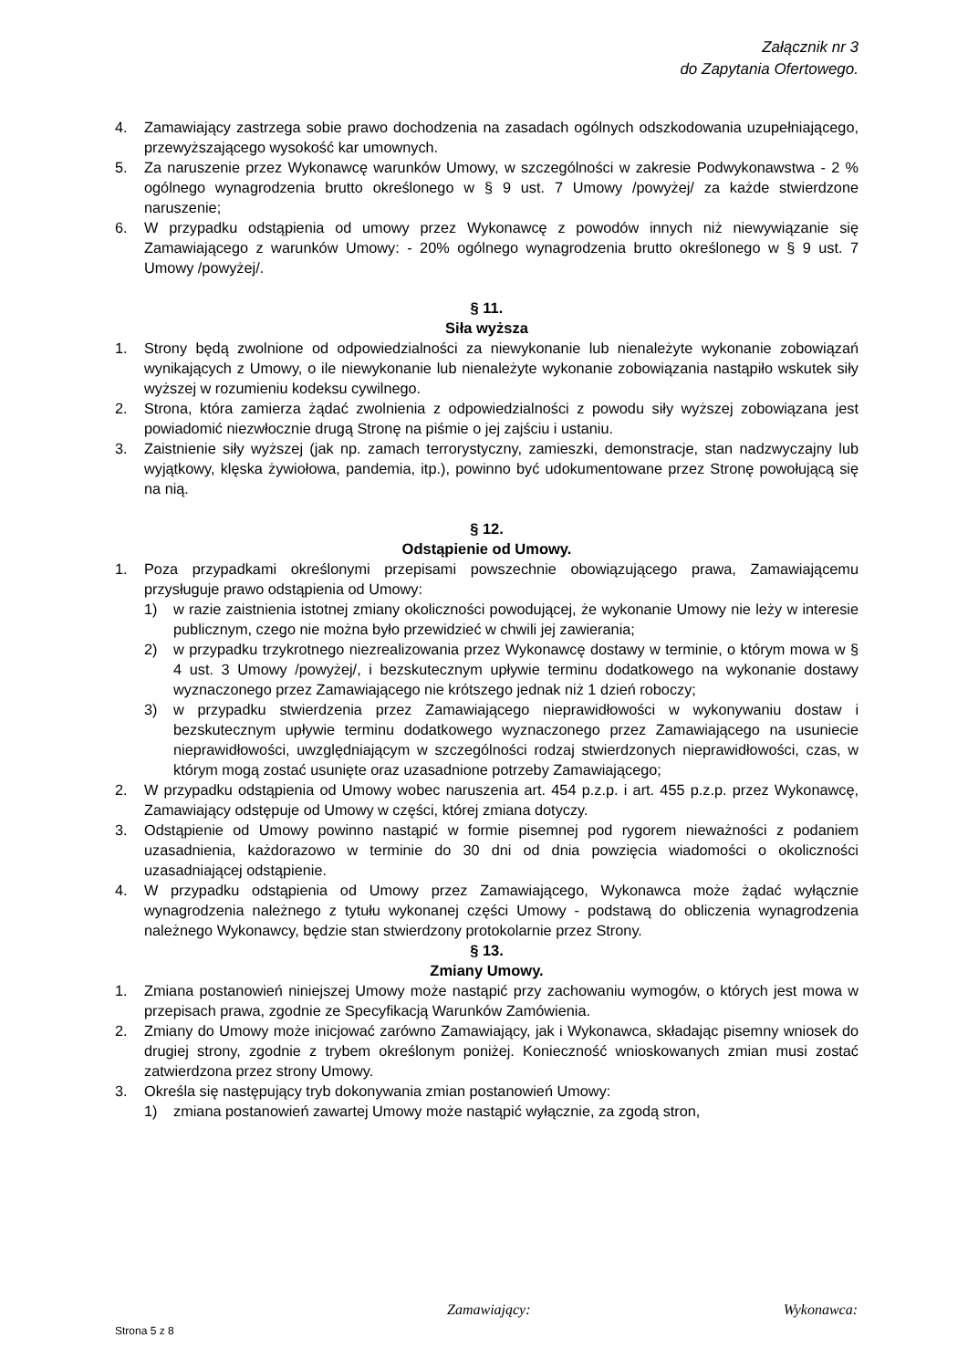Załącznik nr 3
do Zapytania Ofertowego.
4. Zamawiający zastrzega sobie prawo dochodzenia na zasadach ogólnych odszkodowania uzupełniającego, przewyższającego wysokość kar umownych.
5. Za naruszenie przez Wykonawcę warunków Umowy, w szczególności w zakresie Podwykonawstwa - 2 % ogólnego wynagrodzenia brutto określonego w § 9 ust. 7 Umowy /powyżej/ za każde stwierdzone naruszenie;
6. W przypadku odstąpienia od umowy przez Wykonawcę z powodów innych niż niewywiązanie się Zamawiającego z warunków Umowy: - 20% ogólnego wynagrodzenia brutto określonego w § 9 ust. 7 Umowy /powyżej/.
§ 11.
Siła wyższa
1. Strony będą zwolnione od odpowiedzialności za niewykonanie lub nienależyte wykonanie zobowiązań wynikających z Umowy, o ile niewykonanie lub nienależyte wykonanie zobowiązania nastąpiło wskutek siły wyższej w rozumieniu kodeksu cywilnego.
2. Strona, która zamierza żądać zwolnienia z odpowiedzialności z powodu siły wyższej zobowiązana jest powiadomić niezwłocznie drugą Stronę na piśmie o jej zajściu i ustaniu.
3. Zaistnienie siły wyższej (jak np. zamach terrorystyczny, zamieszki, demonstracje, stan nadzwyczajny lub wyjątkowy, klęska żywiołowa, pandemia, itp.), powinno być udokumentowane przez Stronę powołującą się na nią.
§ 12.
Odstąpienie od Umowy.
1. Poza przypadkami określonymi przepisami powszechnie obowiązującego prawa, Zamawiającemu przysługuje prawo odstąpienia od Umowy:
1) w razie zaistnienia istotnej zmiany okoliczności powodującej, że wykonanie Umowy nie leży w interesie publicznym, czego nie można było przewidzieć w chwili jej zawierania;
2) w przypadku trzykrotnego niezrealizowania przez Wykonawcę dostawy w terminie, o którym mowa w § 4 ust. 3 Umowy /powyżej/, i bezskutecznym upływie terminu dodatkowego na wykonanie dostawy wyznaczonego przez Zamawiającego nie krótszego jednak niż 1 dzień roboczy;
3) w przypadku stwierdzenia przez Zamawiającego nieprawidłowości w wykonywaniu dostaw i bezskutecznym upływie terminu dodatkowego wyznaczonego przez Zamawiającego na usuniecie nieprawidłowości, uwzględniającym w szczególności rodzaj stwierdzonych nieprawidłowości, czas, w którym mogą zostać usunięte oraz uzasadnione potrzeby Zamawiającego;
2. W przypadku odstąpienia od Umowy wobec naruszenia art. 454 p.z.p. i art. 455 p.z.p. przez Wykonawcę, Zamawiający odstępuje od Umowy w części, której zmiana dotyczy.
3. Odstąpienie od Umowy powinno nastąpić w formie pisemnej pod rygorem nieważności z podaniem uzasadnienia, każdorazowo w terminie do 30 dni od dnia powzięcia wiadomości o okoliczności uzasadniającej odstąpienie.
4. W przypadku odstąpienia od Umowy przez Zamawiającego, Wykonawca może żądać wyłącznie wynagrodzenia należnego z tytułu wykonanej części Umowy - podstawą do obliczenia wynagrodzenia należnego Wykonawcy, będzie stan stwierdzony protokolarnie przez Strony.
§ 13.
Zmiany Umowy.
1. Zmiana postanowień niniejszej Umowy może nastąpić przy zachowaniu wymogów, o których jest mowa w przepisach prawa, zgodnie ze Specyfikacją Warunków Zamówienia.
2. Zmiany do Umowy może inicjować zarówno Zamawiający, jak i Wykonawca, składając pisemny wniosek do drugiej strony, zgodnie z trybem określonym poniżej. Konieczność wnioskowanych zmian musi zostać zatwierdzona przez strony Umowy.
3. Określa się następujący tryb dokonywania zmian postanowień Umowy:
1) zmiana postanowień zawartej Umowy może nastąpić wyłącznie, za zgodą stron,
Zamawiający: Wykonawca:
Strona 5 z 8